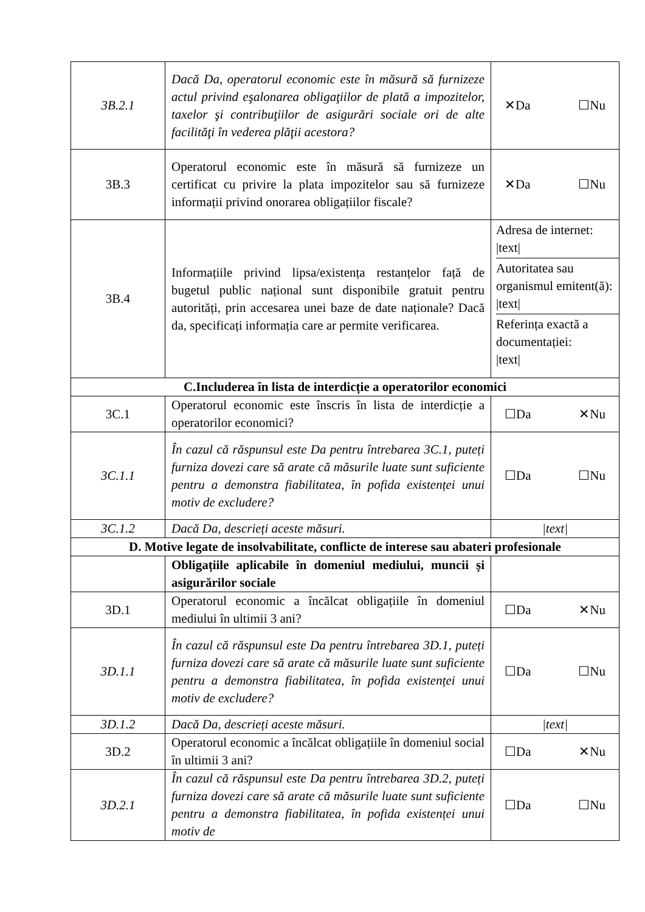| 3B.2.1 | Dacă Da, operatorul economic este în măsură să furnizeze actul privind eşalonarea obligaţiilor de plată a impozitelor, taxelor şi contribuţiilor de asigurări sociale ori de alte facilităţi în vederea plăţii acestora? | ✕Da ☐Nu |
| 3B.3 | Operatorul economic este în măsură să furnizeze un certificat cu privire la plata impozitelor sau să furnizeze informații privind onorarea obligațiilor fiscale? | ✕Da ☐Nu |
| 3B.4 | Informațiile privind lipsa/existența restanțelor față de bugetul public național sunt disponibile gratuit pentru autorități, prin accesarea unei baze de date naționale? Dacă da, specificați informația care ar permite verificarea. | Adresa de internet: /text/ Autoritatea sau organismul emitent(ă): /text/ Referința exactă a documentației: /text/ |
| C.Includerea în lista de interdicție a operatorilor economici | | |
| 3C.1 | Operatorul economic este înscris în lista de interdicție a operatorilor economici? | ☐Da ✕Nu |
| 3C.1.1 | În cazul că răspunsul este Da pentru întrebarea 3C.1, puteți furniza dovezi care să arate că măsurile luate sunt suficiente pentru a demonstra fiabilitatea, în pofida existenței unui motiv de excludere? | ☐Da ☐Nu |
| 3C.1.2 | Dacă Da, descrieți aceste măsuri. | /text/ |
| D. Motive legate de insolvabilitate, conflicte de interese sau abateri profesionale | | |
| | Obligațiile aplicabile în domeniul mediului, muncii și asigurărilor sociale | |
| 3D.1 | Operatorul economic a încălcat obligațiile în domeniul mediului în ultimii 3 ani? | ☐Da ✕Nu |
| 3D.1.1 | În cazul că răspunsul este Da pentru întrebarea 3D.1, puteți furniza dovezi care să arate că măsurile luate sunt suficiente pentru a demonstra fiabilitatea, în pofida existenței unui motiv de excludere? | ☐Da ☐Nu |
| 3D.1.2 | Dacă Da, descrieți aceste măsuri. | /text/ |
| 3D.2 | Operatorul economic a încălcat obligațiile în domeniul social în ultimii 3 ani? | ☐Da ✕Nu |
| 3D.2.1 | În cazul că răspunsul este Da pentru întrebarea 3D.2, puteți furniza dovezi care să arate că măsurile luate sunt suficiente pentru a demonstra fiabilitatea, în pofida existenței unui motiv de | ☐Da ☐Nu |